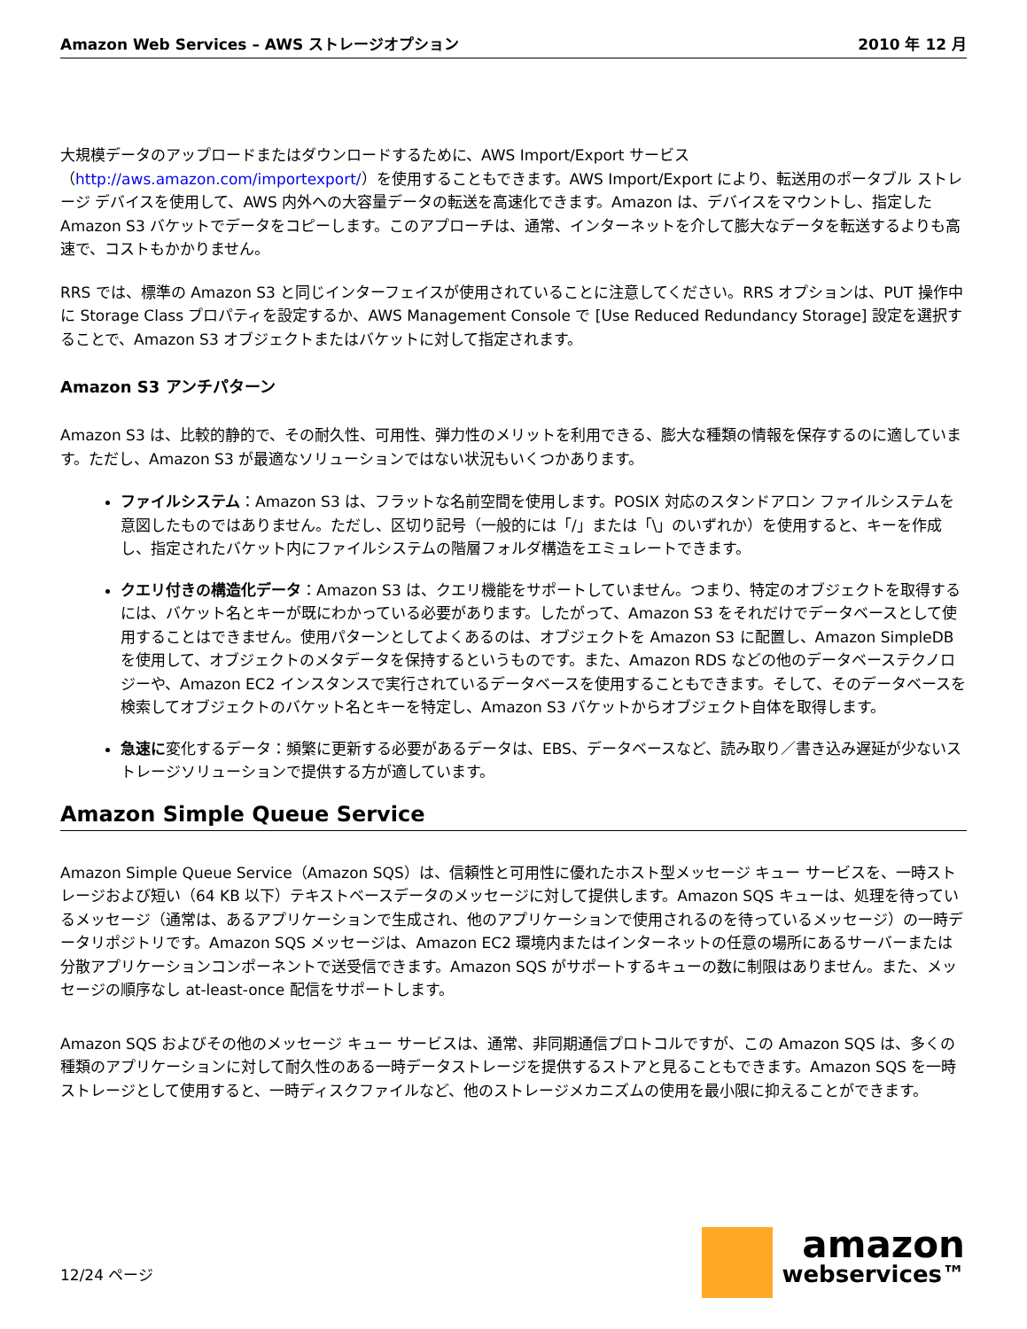Amazon Web Services – AWS ストレージオプション 2010 年 12 月
大規模データのアップロードまたはダウンロードするために、AWS Import/Export サービス（http://aws.amazon.com/importexport/）を使用することもできます。AWS Import/Export により、転送用のポータブル ストレージ デバイスを使用して、AWS 内外への大容量データの転送を高速化できます。Amazon は、デバイスをマウントし、指定した Amazon S3 バケットでデータをコピーします。このアプローチは、通常、インターネットを介して膨大なデータを転送するよりも高速で、コストもかかりません。
RRS では、標準の Amazon S3 と同じインターフェイスが使用されていることに注意してください。RRS オプションは、PUT 操作中に Storage Class プロパティを設定するか、AWS Management Console で [Use Reduced Redundancy Storage] 設定を選択することで、Amazon S3 オブジェクトまたはバケットに対して指定されます。
Amazon S3 アンチパターン
Amazon S3 は、比較的静的で、その耐久性、可用性、弾力性のメリットを利用できる、膨大な種類の情報を保存するのに適しています。ただし、Amazon S3 が最適なソリューションではない状況もいくつかあります。
ファイルシステム：Amazon S3 は、フラットな名前空間を使用します。POSIX 対応のスタンドアロン ファイルシステムを意図したものではありません。ただし、区切り記号（一般的には「/」または「\」のいずれか）を使用すると、キーを作成し、指定されたバケット内にファイルシステムの階層フォルダ構造をエミュレートできます。
クエリ付きの構造化データ：Amazon S3 は、クエリ機能をサポートしていません。つまり、特定のオブジェクトを取得するには、バケット名とキーが既にわかっている必要があります。したがって、Amazon S3 をそれだけでデータベースとして使用することはできません。使用パターンとしてよくあるのは、オブジェクトを Amazon S3 に配置し、Amazon SimpleDB を使用して、オブジェクトのメタデータを保持するというものです。また、Amazon RDS などの他のデータベーステクノロジーや、Amazon EC2 インスタンスで実行されているデータベースを使用することもできます。そして、そのデータベースを検索してオブジェクトのバケット名とキーを特定し、Amazon S3 バケットからオブジェクト自体を取得します。
急速に変化するデータ：頻繁に更新する必要があるデータは、EBS、データベースなど、読み取り／書き込み遅延が少ないストレージソリューションで提供する方が適しています。
Amazon Simple Queue Service
Amazon Simple Queue Service（Amazon SQS）は、信頼性と可用性に優れたホスト型メッセージ キュー サービスを、一時ストレージおよび短い（64 KB 以下）テキストベースデータのメッセージに対して提供します。Amazon SQS キューは、処理を待っているメッセージ（通常は、あるアプリケーションで生成され、他のアプリケーションで使用されるのを待っているメッセージ）の一時データリポジトリです。Amazon SQS メッセージは、Amazon EC2 環境内またはインターネットの任意の場所にあるサーバーまたは分散アプリケーションコンポーネントで送受信できます。Amazon SQS がサポートするキューの数に制限はありません。また、メッセージの順序なし at-least-once 配信をサポートします。
Amazon SQS およびその他のメッセージ キュー サービスは、通常、非同期通信プロトコルですが、この Amazon SQS は、多くの種類のアプリケーションに対して耐久性のある一時データストレージを提供するストアと見ることもできます。Amazon SQS を一時ストレージとして使用すると、一時ディスクファイルなど、他のストレージメカニズムの使用を最小限に抑えることができます。
12/24 ページ
amazon
webservices™